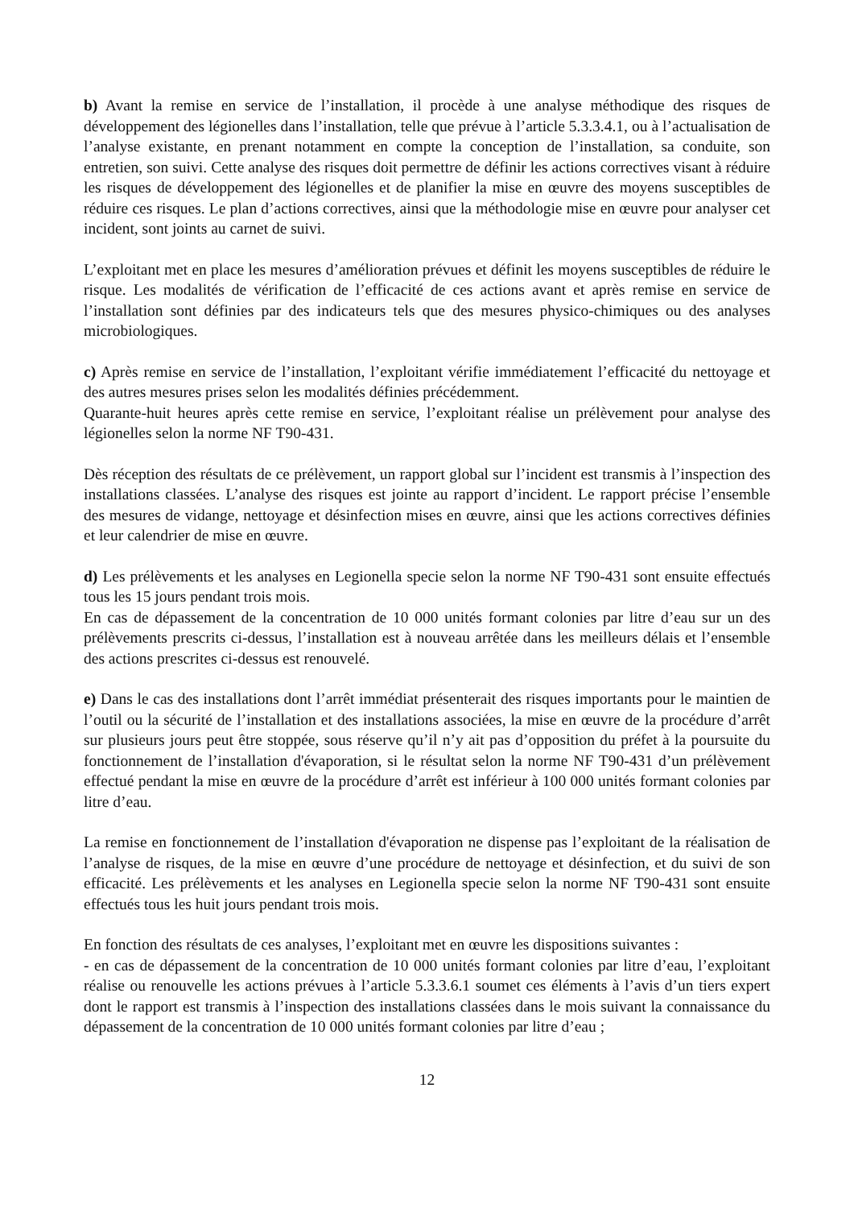b) Avant la remise en service de l’installation, il procède à une analyse méthodique des risques de développement des légionelles dans l’installation, telle que prévue à l’article 5.3.3.4.1, ou à l’actualisation de l’analyse existante, en prenant notamment en compte la conception de l’installation, sa conduite, son entretien, son suivi. Cette analyse des risques doit permettre de définir les actions correctives visant à réduire les risques de développement des légionelles et de planifier la mise en œuvre des moyens susceptibles de réduire ces risques. Le plan d’actions correctives, ainsi que la méthodologie mise en œuvre pour analyser cet incident, sont joints au carnet de suivi.
L’exploitant met en place les mesures d’amélioration prévues et définit les moyens susceptibles de réduire le risque. Les modalités de vérification de l’efficacité de ces actions avant et après remise en service de l’installation sont définies par des indicateurs tels que des mesures physico-chimiques ou des analyses microbiologiques.
c) Après remise en service de l’installation, l’exploitant vérifie immédiatement l’efficacité du nettoyage et des autres mesures prises selon les modalités définies précédemment.
Quarante-huit heures après cette remise en service, l’exploitant réalise un prélèvement pour analyse des légionelles selon la norme NF T90-431.
Dès réception des résultats de ce prélèvement, un rapport global sur l’incident est transmis à l’inspection des installations classées. L’analyse des risques est jointe au rapport d’incident. Le rapport précise l’ensemble des mesures de vidange, nettoyage et désinfection mises en œuvre, ainsi que les actions correctives définies et leur calendrier de mise en œuvre.
d) Les prélèvements et les analyses en Legionella specie selon la norme NF T90-431 sont ensuite effectués tous les 15 jours pendant trois mois.
En cas de dépassement de la concentration de 10 000 unités formant colonies par litre d’eau sur un des prélèvements prescrits ci-dessus, l’installation est à nouveau arrêtée dans les meilleurs délais et l’ensemble des actions prescrites ci-dessus est renouvelé.
e) Dans le cas des installations dont l’arrêt immédiat présenterait des risques importants pour le maintien de l’outil ou la sécurité de l’installation et des installations associées, la mise en œuvre de la procédure d’arrêt sur plusieurs jours peut être stoppée, sous réserve qu’il n’y ait pas d’opposition du préfet à la poursuite du fonctionnement de l’installation d'évaporation, si le résultat selon la norme NF T90-431 d’un prélèvement effectué pendant la mise en œuvre de la procédure d’arrêt est inférieur à 100 000 unités formant colonies par litre d’eau.
La remise en fonctionnement de l’installation d'évaporation ne dispense pas l’exploitant de la réalisation de l’analyse de risques, de la mise en œuvre d’une procédure de nettoyage et désinfection, et du suivi de son efficacité. Les prélèvements et les analyses en Legionella specie selon la norme NF T90-431 sont ensuite effectués tous les huit jours pendant trois mois.
En fonction des résultats de ces analyses, l’exploitant met en œuvre les dispositions suivantes :
- en cas de dépassement de la concentration de 10 000 unités formant colonies par litre d’eau, l’exploitant réalise ou renouvelle les actions prévues à l’article 5.3.3.6.1 soumet ces éléments à l’avis d’un tiers expert dont le rapport est transmis à l’inspection des installations classées dans le mois suivant la connaissance du dépassement de la concentration de 10 000 unités formant colonies par litre d’eau ;
12